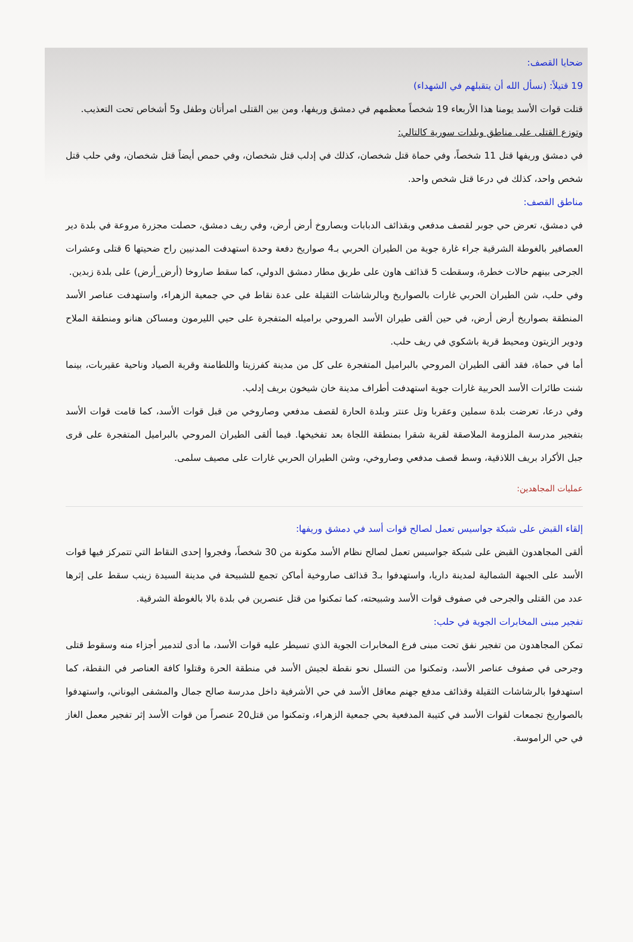ضحايا القصف:
19 قتيلاً: (نسأل الله أن يتقبلهم في الشهداء)
قتلت قوات الأسد يومنا هذا الأربعاء 19 شخصاً معظمهم في دمشق وريفها، ومن بين القتلى امرأتان وطفل و5 أشخاص تحت التعذيب.
وتوزع القتلى على مناطق وبلدات سورية كالتالي:
في دمشق وريفها قتل 11 شخصاً، وفي حماة قتل شخصان، كذلك في إدلب قتل شخصان، وفي حمص أيضاً قتل شخصان، وفي حلب قتل شخص واحد، كذلك في درعا قتل شخص واحد.
مناطق القصف:
في دمشق، تعرض حي جوبر لقصف مدفعي وبقذائف الدبابات وبصاروخ أرض أرض، وفي ريف دمشق، حصلت مجزرة مروعة في بلدة دير العصافير بالغوطة الشرقية جراء غارة جوية من الطيران الحربي بـ4 صواريخ دفعة وحدة استهدفت المدنيين راح ضحيتها 6 قتلى وعشرات الجرحى بينهم حالات خطرة، وسقطت 5 قذائف هاون على طريق مطار دمشق الدولي، كما سقط صاروخا (أرض_أرض) على بلدة زبدين.
وفي حلب، شن الطيران الحربي غارات بالصواريخ وبالرشاشات الثقيلة على عدة نقاط في حي جمعية الزهراء، واستهدفت عناصر الأسد المنطقة بصواريخ أرض أرض، في حين ألقى طيران الأسد المروحي براميله المتفجرة على حيي الليرمون ومساكن هنانو ومنطقة الملاح ودوير الزيتون ومحيط قرية باشكوي في ريف حلب.
أما في حماة، فقد ألقى الطيران المروحي بالبراميل المتفجرة على كل من مدينة كفرزيتا واللطامنة وقرية الصياد وناحية عقيربات، بينما شنت طائرات الأسد الحربية غارات جوية استهدفت أطراف مدينة خان شيخون بريف إدلب.
وفي درعا، تعرضت بلدة سملين وعقربا وتل عنتر وبلدة الحارة لقصف مدفعي وصاروخي من قبل قوات الأسد، كما قامت قوات الأسد بتفجير مدرسة الملزومة الملاصقة لقرية شقرا بمنطقة اللجاة بعد تفخيخها. فيما ألقى الطيران المروحي بالبراميل المتفجرة على قرى جبل الأكراد بريف اللاذقية، وسط قصف مدفعي وصاروخي، وشن الطيران الحربي غارات على مصيف سلمى.
عمليات المجاهدين:
إلقاء القبض على شبكة جواسيس تعمل لصالح قوات أسد في دمشق وريفها:
ألقى المجاهدون القبض على شبكة جواسيس تعمل لصالح نظام الأسد مكونة من 30 شخصاً، وفجروا إحدى النقاط التي تتمركز فيها قوات الأسد على الجبهة الشمالية لمدينة داريا، واستهدفوا بـ3 قذائف صاروخية أماكن تجمع للشبيحة في مدينة السيدة زينب سقط على إثرها عدد من القتلى والجرحى في صفوف قوات الأسد وشبيحته، كما تمكنوا من قتل عنصرين في بلدة بالا بالغوطة الشرقية.
تفجير مبنى المخابرات الجوية في حلب:
تمكن المجاهدون من تفجير نفق تحت مبنى فرع المخابرات الجوية الذي تسيطر عليه قوات الأسد، ما أدى لتدمير أجزاء منه وسقوط قتلى وجرحى في صفوف عناصر الأسد، وتمكنوا من التسلل نحو نقطة لجيش الأسد في منطقة الحرة وقتلوا كافة العناصر في النقطة، كما استهدفوا بالرشاشات الثقيلة وقذائف مدفع جهنم معاقل الأسد في حي الأشرفية داخل مدرسة صالح جمال والمشفى اليوناني، واستهدفوا بالصواريخ تجمعات لقوات الأسد في كتيبة المدفعية بحي جمعية الزهراء، وتمكنوا من قتل20 عنصراً من قوات الأسد إثر تفجير معمل الغاز في حي الراموسة.